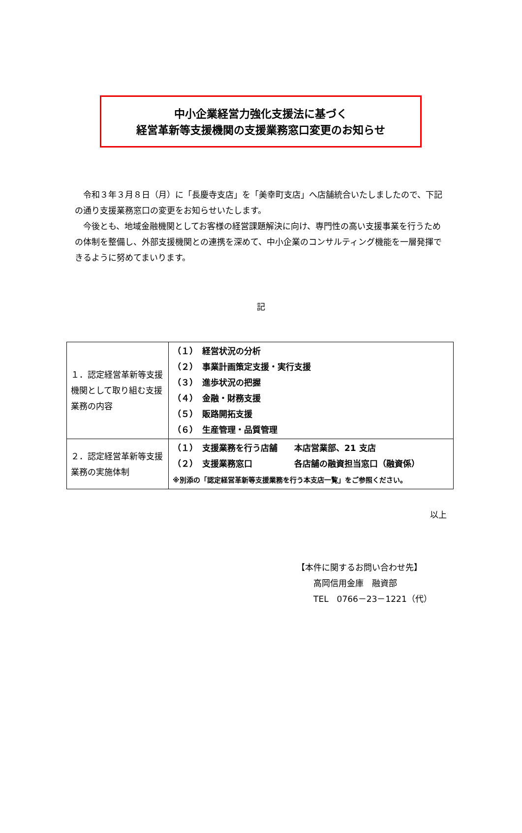中小企業経営力強化支援法に基づく
経営革新等支援機関の支援業務窓口変更のお知らせ
　令和３年３月８日（月）に「長慶寺支店」を「美幸町支店」へ店舗統合いたしましたので、下記の通り支援業務窓口の変更をお知らせいたします。
　今後とも、地域金融機関としてお客様の経営課題解決に向け、専門性の高い支援事業を行うための体制を整備し、外部支援機関との連携を深めて、中小企業のコンサルティング機能を一層発揮できるように努めてまいります。
記
| １．認定経営革新等支援機関として取り組む支援業務の内容 | （１） 経営状況の分析 （２） 事業計画策定支援・実行支援 （３） 進歩状況の把握 （４） 金融・財務支援 （５） 販路開拓支援 （６） 生産管理・品質管理 |
| ２．認定経営革新等支援業務の実施体制 | （１） 支援業務を行う店舗 本店営業部、21 支店 （２） 支援業務窓口 各店舗の融資担当窓口（融資係） ※別添の「認定経営革新等支援業務を行う本支店一覧」をご参照ください。 |
以上
【本件に関するお問い合わせ先】
　　高岡信用金庫　融資部
　　TEL　0766－23－1221（代）